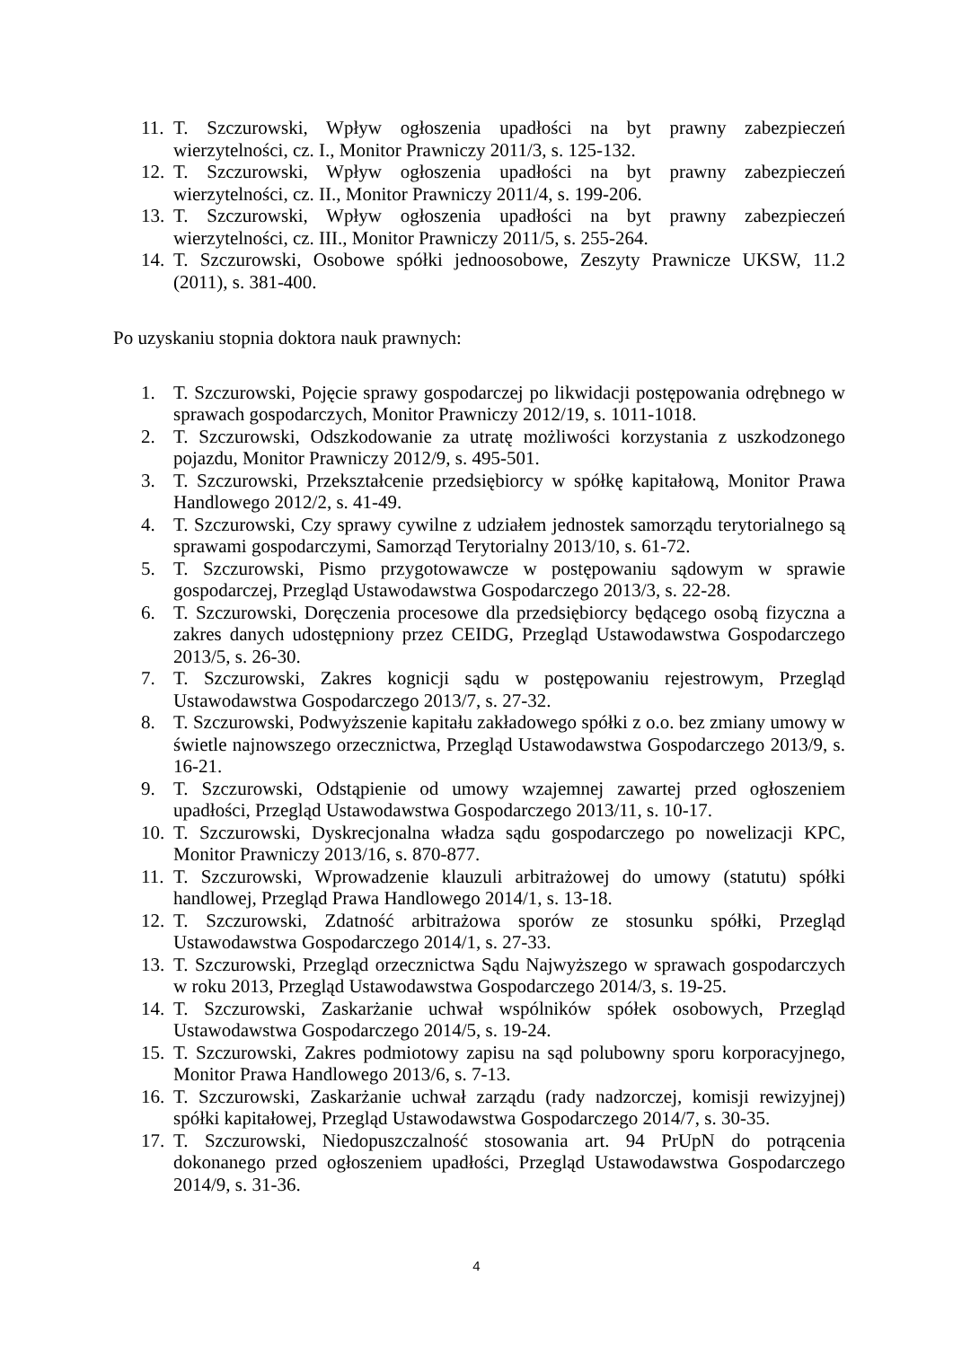11. T. Szczurowski, Wpływ ogłoszenia upadłości na byt prawny zabezpieczeń wierzytelności, cz. I., Monitor Prawniczy 2011/3, s. 125-132.
12. T. Szczurowski, Wpływ ogłoszenia upadłości na byt prawny zabezpieczeń wierzytelności, cz. II., Monitor Prawniczy 2011/4, s. 199-206.
13. T. Szczurowski, Wpływ ogłoszenia upadłości na byt prawny zabezpieczeń wierzytelności, cz. III., Monitor Prawniczy 2011/5, s. 255-264.
14. T. Szczurowski, Osobowe spółki jednoosobowe, Zeszyty Prawnicze UKSW, 11.2 (2011), s. 381-400.
Po uzyskaniu stopnia doktora nauk prawnych:
1. T. Szczurowski, Pojęcie sprawy gospodarczej po likwidacji postępowania odrębnego w sprawach gospodarczych, Monitor Prawniczy 2012/19, s. 1011-1018.
2. T. Szczurowski, Odszkodowanie za utratę możliwości korzystania z uszkodzonego pojazdu, Monitor Prawniczy 2012/9, s. 495-501.
3. T. Szczurowski, Przekształcenie przedsiębiorcy w spółkę kapitałową, Monitor Prawa Handlowego 2012/2, s. 41-49.
4. T. Szczurowski, Czy sprawy cywilne z udziałem jednostek samorządu terytorialnego są sprawami gospodarczymi, Samorząd Terytorialny 2013/10, s. 61-72.
5. T. Szczurowski, Pismo przygotowawcze w postępowaniu sądowym w sprawie gospodarczej, Przegląd Ustawodawstwa Gospodarczego 2013/3, s. 22-28.
6. T. Szczurowski, Doręczenia procesowe dla przedsiębiorcy będącego osobą fizyczna a zakres danych udostępniony przez CEIDG, Przegląd Ustawodawstwa Gospodarczego 2013/5, s. 26-30.
7. T. Szczurowski, Zakres kognicji sądu w postępowaniu rejestrowym, Przegląd Ustawodawstwa Gospodarczego 2013/7, s. 27-32.
8. T. Szczurowski, Podwyższenie kapitału zakładowego spółki z o.o. bez zmiany umowy w świetle najnowszego orzecznictwa, Przegląd Ustawodawstwa Gospodarczego 2013/9, s. 16-21.
9. T. Szczurowski, Odstąpienie od umowy wzajemnej zawartej przed ogłoszeniem upadłości, Przegląd Ustawodawstwa Gospodarczego 2013/11, s. 10-17.
10. T. Szczurowski, Dyskrecjonalna władza sądu gospodarczego po nowelizacji KPC, Monitor Prawniczy 2013/16, s. 870-877.
11. T. Szczurowski, Wprowadzenie klauzuli arbitrażowej do umowy (statutu) spółki handlowej, Przegląd Prawa Handlowego 2014/1, s. 13-18.
12. T. Szczurowski, Zdatność arbitrażowa sporów ze stosunku spółki, Przegląd Ustawodawstwa Gospodarczego 2014/1, s. 27-33.
13. T. Szczurowski, Przegląd orzecznictwa Sądu Najwyższego w sprawach gospodarczych w roku 2013, Przegląd Ustawodawstwa Gospodarczego 2014/3, s. 19-25.
14. T. Szczurowski, Zaskarżanie uchwał wspólników spółek osobowych, Przegląd Ustawodawstwa Gospodarczego 2014/5, s. 19-24.
15. T. Szczurowski, Zakres podmiotowy zapisu na sąd polubowny sporu korporacyjnego, Monitor Prawa Handlowego 2013/6, s. 7-13.
16. T. Szczurowski, Zaskarżanie uchwał zarządu (rady nadzorczej, komisji rewizyjnej) spółki kapitałowej, Przegląd Ustawodawstwa Gospodarczego 2014/7, s. 30-35.
17. T. Szczurowski, Niedopuszczalność stosowania art. 94 PrUpN do potrącenia dokonanego przed ogłoszeniem upadłości, Przegląd Ustawodawstwa Gospodarczego 2014/9, s. 31-36.
4